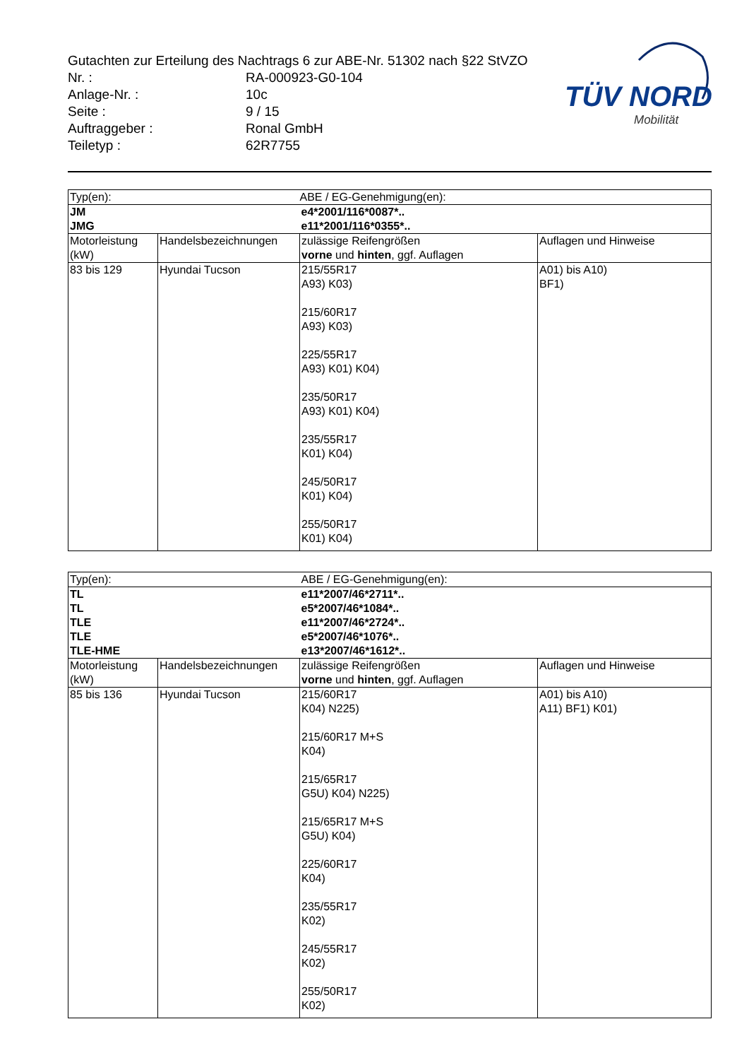Gutachten zur Erteilung des Nachtrags 6 zur ABE-Nr. 51302 nach §22 StVZO
| Nr. : | RA-000923-G0-104 |
| Anlage-Nr. : | 10c |
| Seite : | 9 / 15 |
| Auftraggeber : | Ronal GmbH |
| Teiletyp : | 62R7755 |
TÜV NORD
Mobilität
| Typ(en): | | ABE / EG-Genehmigung(en): | |
| JM JMG | | e4*2001/116*0087*.. e11*2001/116*0355*.. | |
| Motorleistung (kW) | Handelsbezeichnungen | zulässige Reifengrößen vorne und hinten , ggf. Auflagen | Auflagen und Hinweise |
| 83 bis 129 | Hyundai Tucson | 215/55R17 A93) K03) 215/60R17 A93) K03) 225/55R17 A93) K01) K04) 235/50R17 A93) K01) K04) 235/55R17 K01) K04) 245/50R17 K01) K04) 255/50R17 K01) K04) | A01) bis A10) BF1) |
| Typ(en): | | ABE / EG-Genehmigung(en): | |
| TL TL TLE TLE TLE-HME | | e11*2007/46*2711*.. e5*2007/46*1084*.. e11*2007/46*2724*.. e5*2007/46*1076*.. e13*2007/46*1612*.. | |
| Motorleistung (kW) | Handelsbezeichnungen | zulässige Reifengrößen vorne und hinten , ggf. Auflagen | Auflagen und Hinweise |
| 85 bis 136 | Hyundai Tucson | 215/60R17 K04) N225) 215/60R17 M+S K04) 215/65R17 G5U) K04) N225) 215/65R17 M+S G5U) K04) 225/60R17 K04) 235/55R17 K02) 245/55R17 K02) 255/50R17 K02) | A01) bis A10) A11) BF1) K01) |